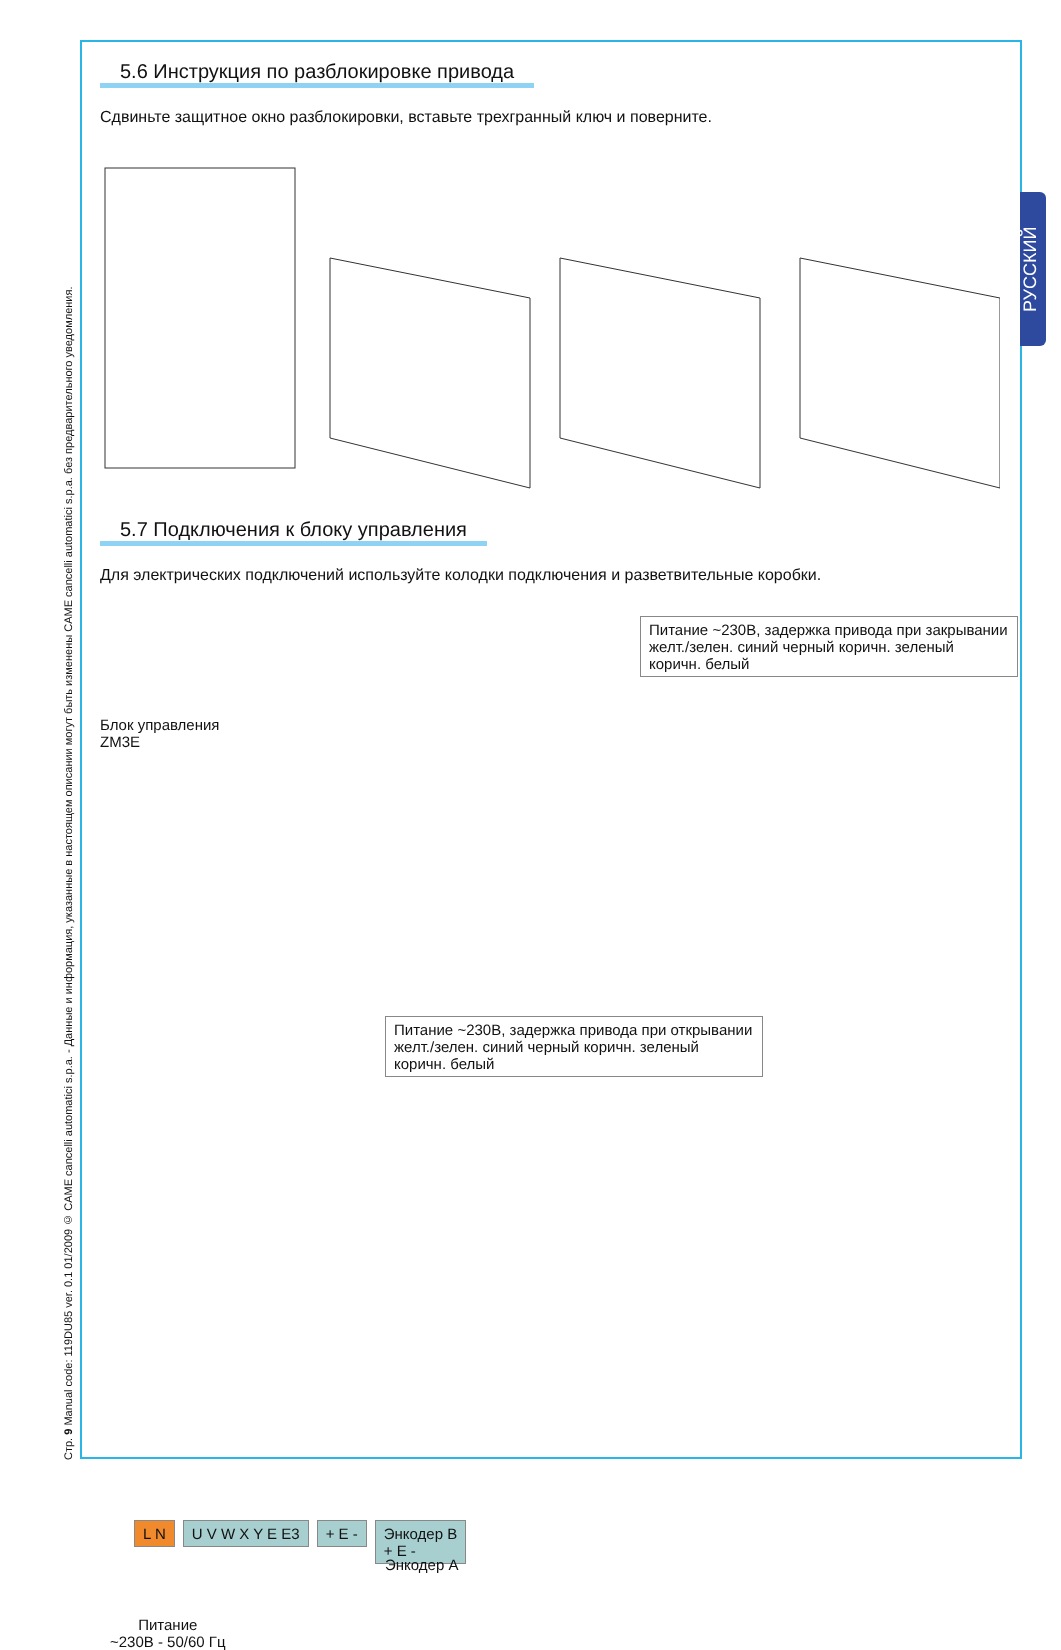Стр. 9 Manual code: 119DU85 ver. 0.1 01/2009 © CAME cancelli automatici s.p.a. - Данные и информация, указанные в настоящем описании могут быть изменены CAME cancelli automatici s.p.a. без предварительного уведомления.
РУССКИЙ
5.6 Инструкция по разблокировке привода
Сдвиньте защитное окно разблокировки, вставьте трехгранный ключ и поверните.
5.7 Подключения к блоку управления
Для электрических подключений используйте колодки подключения и разветвительные коробки.
Питание ~230В, задержка привода при закрывании
желт./зелен. синий черный коричн. зеленый коричн. белый
Блок управления
ZM3E
Питание ~230В, задержка привода при открывании
желт./зелен. синий черный коричн. зеленый коричн. белый
L N U V W X Y E E3 + E - Энкодер B
+ E -
Энкодер A
Питание
~230В - 50/60 Гц